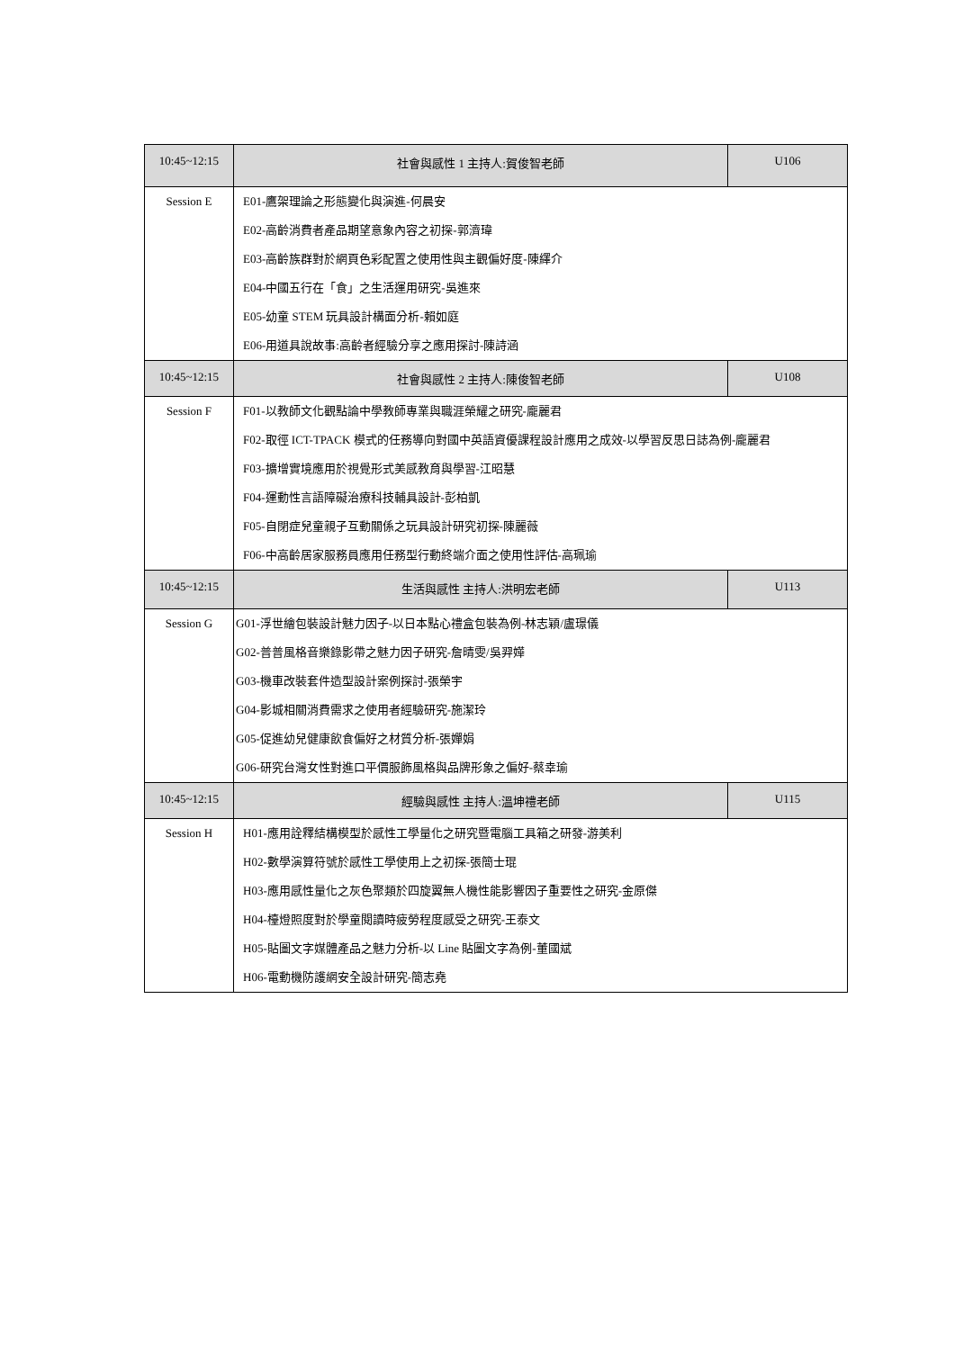| 10:45~12:15 | 社會與感性 1 主持人:賀俊智老師 | U106 |
| Session E | E01-鷹架理論之形態變化與演進-何晨安 E02-高齡消費者產品期望意象內容之初探-郭濟瑋 E03-高齡族群對於網頁色彩配置之使用性與主觀偏好度-陳繹介 E04-中國五行在「食」之生活運用研究-吳進來 E05-幼童 STEM 玩具設計構面分析-賴如庭 E06-用道具說故事:高齡者經驗分享之應用探討-陳詩涵 | |
| 10:45~12:15 | 社會與感性 2 主持人:陳俊智老師 | U108 |
| Session F | F01-以教師文化觀點論中學教師專業與職涯榮耀之研究-龐麗君 F02-取徑 ICT-TPACK 模式的任務導向對國中英語資優課程設計應用之成效-以學習反思日誌為例-龐麗君 F03-擴增實境應用於視覺形式美感教育與學習-江昭慧 F04-運動性言語障礙治療科技輔具設計-彭柏凱 F05-自閉症兒童親子互動關係之玩具設計研究初探-陳麗薇 F06-中高齡居家服務員應用任務型行動終端介面之使用性評估-高珮瑜 | |
| 10:45~12:15 | 生活與感性 主持人:洪明宏老師 | U113 |
| Session G | G01-浮世繪包裝設計魅力因子-以日本點心禮盒包裝為例-林志穎/盧璟儀 G02-普普風格音樂錄影帶之魅力因子研究-詹晴雯/吳羿嬅 G03-機車改裝套件造型設計案例探討-張榮宇 G04-影城相關消費需求之使用者經驗研究-施潔玲 G05-促進幼兒健康飲食偏好之材質分析-張嬋娟 G06-研究台灣女性對進口平價服飾風格與品牌形象之偏好-蔡幸瑜 | |
| 10:45~12:15 | 經驗與感性 主持人:溫坤禮老師 | U115 |
| Session H | H01-應用詮釋結構模型於感性工學量化之研究暨電腦工具箱之研發-游美利 H02-數學演算符號於感性工學使用上之初探-張簡士琨 H03-應用感性量化之灰色聚類於四旋翼無人機性能影響因子重要性之研究-金原傑 H04-檯燈照度對於學童閱讀時疲勞程度感受之研究-王泰文 H05-貼圖文字媒體產品之魅力分析-以 Line 貼圖文字為例-董國斌 H06-電動機防護網安全設計研究-簡志堯 | |